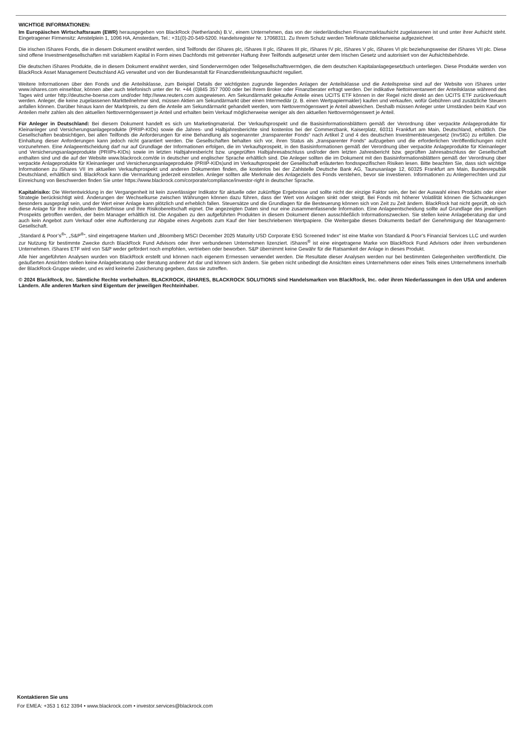WICHTIGE INFORMATIONEN:
Im Europäischen Wirtschaftsraum (EWR) herausgegeben von BlackRock (Netherlands) B.V., einem Unternehmen, das von der niederländischen Finanzmarktaufsicht zugelassenen ist und unter ihrer Aufsicht steht. Eingetragener Firmensitz: Amstelplein 1, 1096 HA, Amsterdam, Tel.: +31(0)-20-549-5200. Handelsregister Nr. 17068311. Zu Ihrem Schutz werden Telefonate üblicherweise aufgezeichnet.
Die irischen iShares Fonds, die in diesem Dokument erwähnt werden, sind Teilfonds der iShares plc, iShares II plc, iShares III plc, iShares IV plc, iShares V plc, iShares VI plc beziehungsweise der iShares VII plc. Diese sind offene Investmentgesellschaften mit variablem Kapital in Form eines Dachfonds mit getrennter Haftung ihrer Teilfonds aufgesetzt unter dem Irischen Gesetz und autorisiert von der Aufsichtsbehörde.
Die deutschen iShares Produkte, die in diesem Dokument erwähnt werden, sind Sondervermögen oder Teilgesellschaftsvermögen, die dem deutschen Kapitalanlagegesetzbuch unterliegen. Diese Produkte werden von BlackRock Asset Management Deutschland AG verwaltet und von der Bundesanstalt für Finanzdienstleistungsaufsicht reguliert.
Weitere Informationen über den Fonds und die Anteilsklasse, zum Beispiel Details der wichtigsten zugrunde liegenden Anlagen der Anteilsklasse und die Anteilspreise sind auf der Website von iShares unter www.ishares.com einsehbar, können aber auch telefonisch unter der Nr. +44 (0)845 357 7000 oder bei Ihrem Broker oder Finanzberater erfragt werden. Der indikative Nettoinventarwert der Anteilsklasse während des Tages wird unter http://deutsche-boerse.com und/oder http://www.reuters.com ausgewiesen. Am Sekundärmarkt gekaufte Anteile eines UCITS ETF können in der Regel nicht direkt an den UCITS ETF zurückverkauft werden. Anleger, die keine zugelassenen Marktteilnehmer sind, müssen Aktien am Sekundärmarkt über einen Intermediär (z. B. einen Wertpapiermakler) kaufen und verkaufen, wofür Gebühren und zusätzliche Steuern anfallen können. Darüber hinaus kann der Marktpreis, zu dem die Anteile am Sekundärmarkt gehandelt werden, vom Nettovermögenswert je Anteil abweichen. Deshalb müssen Anleger unter Umständen beim Kauf von Anteilen mehr zahlen als den aktuellen Nettovermögenswert je Anteil und erhalten beim Verkauf möglicherweise weniger als den aktuellen Nettovermögenswert je Anteil.
Für Anleger in Deutschland: Bei diesem Dokument handelt es sich um Marketingmaterial. Der Verkaufsprospekt und die Basisinformationsblättern gemäß der Verordnung über verpackte Anlageprodukte für Kleinanleger und Versicherungsanlageprodukte (PRIIP-KIDs) sowie die Jahres- und Halbjahresberichte sind kostenlos bei der Commerzbank, Kaiserplatz, 60311 Frankfurt am Main, Deutschland, erhältlich. Die Gesellschaften beabsichtigen, bei allen Teilfonds die Anforderungen für eine Behandlung als sogenannter „transparenter Fonds“ nach Artikel 2 und 4 des deutschen Investmentsteuergesetz (InvStG) zu erfüllen. Die Einhaltung dieser Anforderungen kann jedoch nicht garantiert werden. Die Gesellschaften behalten sich vor, ihren Status als „transparenter Fonds“ aufzugeben und die erforderlichen Veröffentlichungen nicht vorzunehmen. Eine Anlageentscheidung darf nur auf Grundlage der Informationen erfolgen, die im Verkaufsprospekt, in den Basisinformationen gemäß der Verordnung über verpackte Anlageprodukte für Kleinanleger und Versicherungsanlageprodukte (PRIIPs-KIDs) sowie im letzten Halbjahresbericht bzw. ungeprüften Halbjahresabschluss und/oder dem letzten Jahresbericht bzw. geprüften Jahresabschluss der Gesellschaft enthalten sind und die auf der Website www.blackrock.com/de in deutscher und englischer Sprache erhältlich sind. Die Anleger sollten die im Dokument mit den Basisinformationsblättern gemäß der Verordnung über verpackte Anlageprodukte für Kleinanleger und Versicherungsanlageprodukte (PRIIP-KIDs)und im Verkaufsprospekt der Gesellschaft erläuterten fondsspezifischen Risiken lesen. Bitte beachten Sie, dass sich wichtige Informationen zu iShares VII im aktuellen Verkaufsprospekt und anderen Dokumenten finden, die kostenlos bei der Zahlstelle Deutsche Bank AG, Taunusanlage 12, 60325 Frankfurt am Main, Bundesrepublik Deutschland, erhältlich sind. BlackRock kann die Vermarktung jederzeit einstellen. Anleger sollten alle Merkmale des Anlageziels des Fonds verstehen, bevor sie investieren. Informationen zu Anlegerrechten und zur Einreichung von Beschwerden finden Sie unter https://www.blackrock.com/corporate/compliance/investor-right in deutscher Sprache.
Kapitalrisiko: Die Wertentwicklung in der Vergangenheit ist kein zuverlässiger Indikator für aktuelle oder zukünftige Ergebnisse und sollte nicht der einzige Faktor sein, der bei der Auswahl eines Produkts oder einer Strategie berücksichtigt wird. Änderungen der Wechselkurse zwischen Währungen können dazu führen, dass der Wert von Anlagen sinkt oder steigt. Bei Fonds mit höherer Volatilität können die Schwankungen besonders ausgeprägt sein, und der Wert einer Anlage kann plötzlich und erheblich fallen. Steuersätze und die Grundlagen für die Besteuerung können sich von Zeit zu Zeit ändern. BlackRock hat nicht geprüft, ob sich diese Anlage für Ihre individuellen Bedürfnisse und Ihre Risikobereitschaft eignet. Die angezeigten Daten sind nur eine zusammenfassende Information. Eine Anlageentscheidung sollte auf Grundlage des jeweiligen Prospekts getroffen werden, der beim Manager erhältlich ist. Die Angaben zu den aufgeführten Produkten in diesem Dokument dienen ausschließlich Informationszwecken. Sie stellen keine Anlageberatung dar und auch kein Angebot zum Verkauf oder eine Aufforderung zur Abgabe eines Angebots zum Kauf der hier beschriebenen Wertpapiere. Die Weitergabe dieses Dokuments bedarf der Genehmigung der Management-Gesellschaft.
„Standard & Poor’s<sup>®</sup>“, „S&P<sup>®</sup>“, sind eingetragene Marken und „Bloomberg MSCI December 2025 Maturity USD Corporate ESG Screened Index“ ist eine Marke von Standard & Poor’s Financial Services LLC und wurden zur Nutzung für bestimmte Zwecke durch BlackRock Fund Advisors oder ihrer verbundenen Unternehmen lizenziert. iShares<sup>®</sup> ist eine eingetragene Marke von BlackRock Fund Advisors oder ihren verbundenen Unternehmen. iShares ETF wird von S&P weder gefördert noch empfohlen, vertrieben oder beworben. S&P übernimmt keine Gewähr für die Ratsamkeit der Anlage in dieses Produkt.
Alle hier angeführten Analysen wurden von BlackRock erstellt und können nach eigenem Ermessen verwendet werden. Die Resultate dieser Analysen werden nur bei bestimmten Gelegenheiten veröffentlicht. Die geäußerten Ansichten stellen keine Anlageberatung oder Beratung anderer Art dar und können sich ändern. Sie geben nicht unbedingt die Ansichten eines Unternehmens oder eines Teils eines Unternehmens innerhalb der BlackRock-Gruppe wieder, und es wird keinerlei Zusicherung gegeben, dass sie zutreffen.
© 2024 BlackRock, Inc. Sämtliche Rechte vorbehalten. BLACKROCK, iSHARES, BLACKROCK SOLUTIONS sind Handelsmarken von BlackRock, Inc. oder ihren Niederlassungen in den USA und anderen Ländern. Alle anderen Marken sind Eigentum der jeweiligen Rechteinhaber.
Kontaktieren Sie uns
For EMEA: +353 1 612 3394 • www.blackrock.com • investor.services@blackrock.com